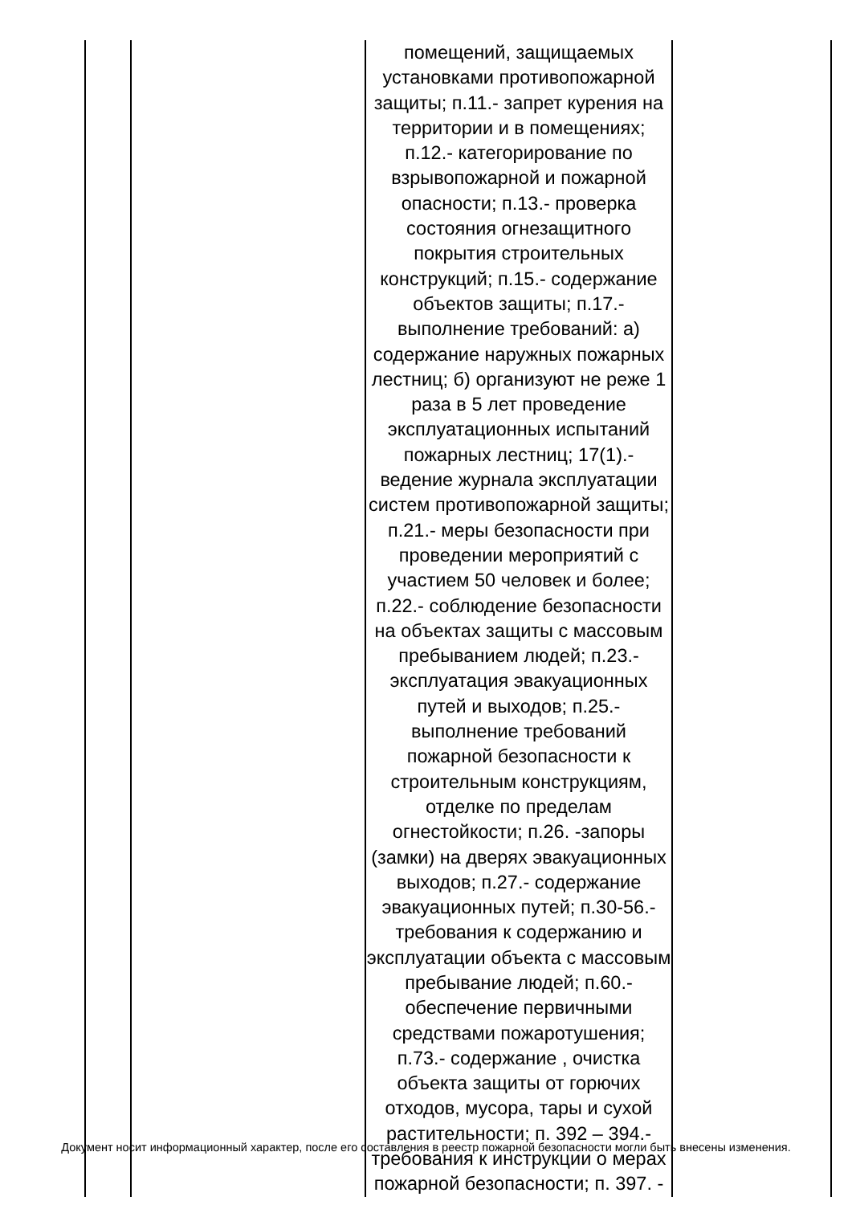| | | помещений, защищаемых установками противопожарной защиты; п.11.- запрет курения на территории и в помещениях; п.12.- категорирование по взрывопожарной и пожарной опасности; п.13.- проверка состояния огнезащитного покрытия строительных конструкций; п.15.- содержание объектов защиты; п.17.- выполнение требований: а) содержание наружных пожарных лестниц; б) организуют не реже 1 раза в 5 лет проведение эксплуатационных испытаний пожарных лестниц; 17(1).- ведение журнала эксплуатации систем противопожарной защиты; п.21.- меры безопасности при проведении мероприятий с участием 50 человек и более; п.22.- соблюдение безопасности на объектах защиты с массовым пребыванием людей; п.23.- эксплуатация эвакуационных путей и выходов; п.25.- выполнение требований пожарной безопасности к строительным конструкциям, отделке по пределам огнестойкости; п.26. -запоры (замки) на дверях эвакуационных выходов; п.27.- содержание эвакуационных путей; п.30-56.-требования к содержанию и эксплуатации объекта с массовым пребывание людей; п.60.- обеспечение первичными средствами пожаротушения; п.73.- содержание , очистка объекта защиты от горючих отходов, мусора, тары и сухой растительности; п. 392 – 394.- требования к инструкции о мерах пожарной безопасности; п. 397. - | |
Документ носит информационный характер, после его составления в реестр пожарной безопасности могли быть внесены изменения.